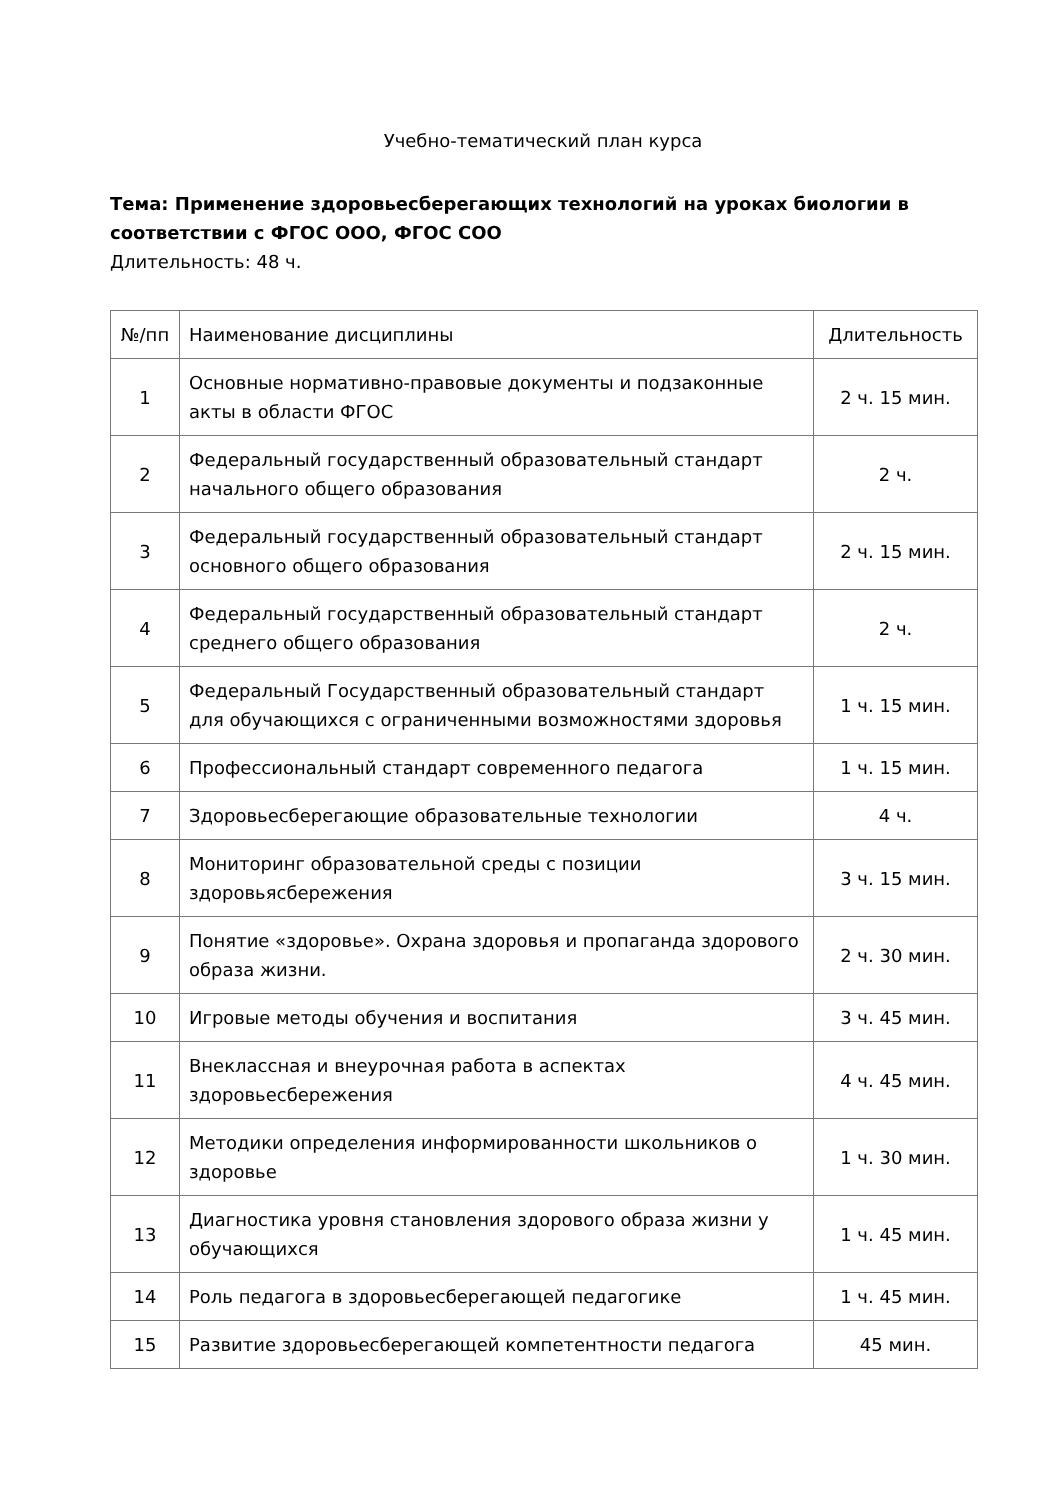Учебно-тематический план курса
Тема: Применение здоровьесберегающих технологий на уроках биологии в соответствии с ФГОС ООО, ФГОС СОО
Длительность: 48 ч.
| №/пп | Наименование дисциплины | Длительность |
| --- | --- | --- |
| 1 | Основные нормативно-правовые документы и подзаконные акты в области ФГОС | 2 ч. 15 мин. |
| 2 | Федеральный государственный образовательный стандарт начального общего образования | 2 ч. |
| 3 | Федеральный государственный образовательный стандарт основного общего образования | 2 ч. 15 мин. |
| 4 | Федеральный государственный образовательный стандарт среднего общего образования | 2 ч. |
| 5 | Федеральный Государственный образовательный стандарт для обучающихся с ограниченными возможностями здоровья | 1 ч. 15 мин. |
| 6 | Профессиональный стандарт современного педагога | 1 ч. 15 мин. |
| 7 | Здоровьесберегающие образовательные технологии | 4 ч. |
| 8 | Мониторинг образовательной среды с позиции здоровьясбережения | 3 ч. 15 мин. |
| 9 | Понятие «здоровье». Охрана здоровья и пропаганда здорового образа жизни. | 2 ч. 30 мин. |
| 10 | Игровые методы обучения и воспитания | 3 ч. 45 мин. |
| 11 | Внеклассная и внеурочная работа в аспектах здоровьесбережения | 4 ч. 45 мин. |
| 12 | Методики определения информированности школьников о здоровье | 1 ч. 30 мин. |
| 13 | Диагностика уровня становления здорового образа жизни у обучающихся | 1 ч. 45 мин. |
| 14 | Роль педагога в здоровьесберегающей педагогике | 1 ч. 45 мин. |
| 15 | Развитие здоровьесберегающей компетентности педагога | 45 мин. |